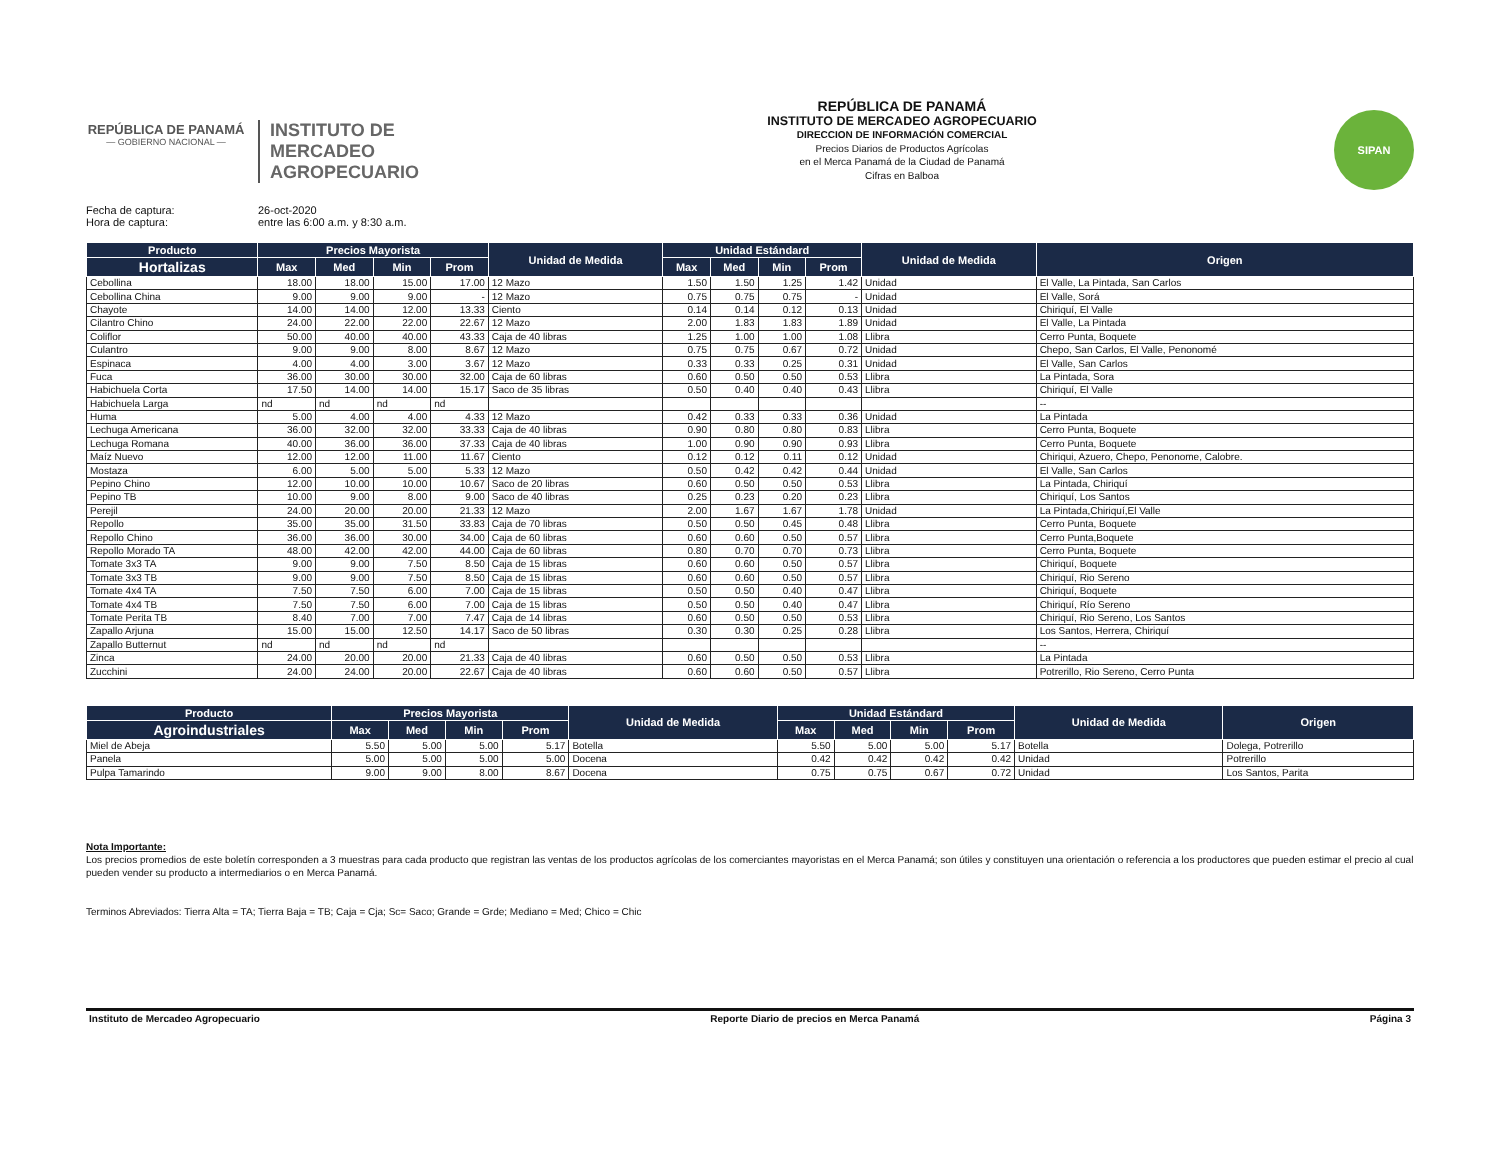REPÚBLICA DE PANAMÁ
— GOBIERNO NACIONAL —
INSTITUTO DE
MERCADEO
AGROPECUARIO
REPÚBLICA DE PANAMÁ
INSTITUTO DE MERCADEO AGROPECUARIO
DIRECCION DE INFORMACIÓN COMERCIAL
Precios Diarios de Productos Agrícolas
en el Merca Panamá de la Ciudad de Panamá
Cifras en Balboa
SIPAN
Fecha de captura: 26-oct-2020
Hora de captura: entre las 6:00 a.m. y 8:30 a.m.
| Producto | Precios Mayorista | | | | Unidad de Medida | Unidad Estándard | | | | Unidad de Medida | Origen |
| --- | --- | --- | --- | --- | --- | --- | --- | --- | --- | --- | --- |
| Hortalizas | Max | Med | Min | Prom | | Max | Med | Min | Prom | | |
| Cebollina | 18.00 | 18.00 | 15.00 | 17.00 | 12 Mazo | 1.50 | 1.50 | 1.25 | 1.42 | Unidad | El Valle, La Pintada, San Carlos |
| Cebollina China | 9.00 | 9.00 | 9.00 | - | 12 Mazo | 0.75 | 0.75 | 0.75 | - | Unidad | El Valle, Sorá |
| Chayote | 14.00 | 14.00 | 12.00 | 13.33 | Ciento | 0.14 | 0.14 | 0.12 | 0.13 | Unidad | Chiriquí, El Valle |
| Cilantro Chino | 24.00 | 22.00 | 22.00 | 22.67 | 12 Mazo | 2.00 | 1.83 | 1.83 | 1.89 | Unidad | El Valle, La Pintada |
| Coliflor | 50.00 | 40.00 | 40.00 | 43.33 | Caja de 40 libras | 1.25 | 1.00 | 1.00 | 1.08 | Llibra | Cerro Punta, Boquete |
| Culantro | 9.00 | 9.00 | 8.00 | 8.67 | 12 Mazo | 0.75 | 0.75 | 0.67 | 0.72 | Unidad | Chepo, San Carlos, El Valle, Penonomé |
| Espinaca | 4.00 | 4.00 | 3.00 | 3.67 | 12 Mazo | 0.33 | 0.33 | 0.25 | 0.31 | Unidad | El Valle, San Carlos |
| Fuca | 36.00 | 30.00 | 30.00 | 32.00 | Caja de 60 libras | 0.60 | 0.50 | 0.50 | 0.53 | Llibra | La Pintada, Sora |
| Habichuela Corta | 17.50 | 14.00 | 14.00 | 15.17 | Saco de 35 libras | 0.50 | 0.40 | 0.40 | 0.43 | Llibra | Chiriquí, El Valle |
| Habichuela Larga | nd | nd | nd | nd | | | | | | | -- |
| Huma | 5.00 | 4.00 | 4.00 | 4.33 | 12 Mazo | 0.42 | 0.33 | 0.33 | 0.36 | Unidad | La Pintada |
| Lechuga Americana | 36.00 | 32.00 | 32.00 | 33.33 | Caja de 40 libras | 0.90 | 0.80 | 0.80 | 0.83 | Llibra | Cerro Punta, Boquete |
| Lechuga Romana | 40.00 | 36.00 | 36.00 | 37.33 | Caja de 40 libras | 1.00 | 0.90 | 0.90 | 0.93 | Llibra | Cerro Punta, Boquete |
| Maíz Nuevo | 12.00 | 12.00 | 11.00 | 11.67 | Ciento | 0.12 | 0.12 | 0.11 | 0.12 | Unidad | Chiriqui, Azuero, Chepo, Penonome, Calobre. |
| Mostaza | 6.00 | 5.00 | 5.00 | 5.33 | 12 Mazo | 0.50 | 0.42 | 0.42 | 0.44 | Unidad | El Valle, San Carlos |
| Pepino Chino | 12.00 | 10.00 | 10.00 | 10.67 | Saco de 20 libras | 0.60 | 0.50 | 0.50 | 0.53 | Llibra | La Pintada, Chiriquí |
| Pepino TB | 10.00 | 9.00 | 8.00 | 9.00 | Saco de 40 libras | 0.25 | 0.23 | 0.20 | 0.23 | Llibra | Chiriquí, Los Santos |
| Perejil | 24.00 | 20.00 | 20.00 | 21.33 | 12 Mazo | 2.00 | 1.67 | 1.67 | 1.78 | Unidad | La Pintada,Chiriquí,El Valle |
| Repollo | 35.00 | 35.00 | 31.50 | 33.83 | Caja de 70 libras | 0.50 | 0.50 | 0.45 | 0.48 | Llibra | Cerro Punta, Boquete |
| Repollo Chino | 36.00 | 36.00 | 30.00 | 34.00 | Caja de 60 libras | 0.60 | 0.60 | 0.50 | 0.57 | Llibra | Cerro Punta,Boquete |
| Repollo Morado TA | 48.00 | 42.00 | 42.00 | 44.00 | Caja de 60 libras | 0.80 | 0.70 | 0.70 | 0.73 | Llibra | Cerro Punta, Boquete |
| Tomate 3x3 TA | 9.00 | 9.00 | 7.50 | 8.50 | Caja de 15 libras | 0.60 | 0.60 | 0.50 | 0.57 | Llibra | Chiriquí, Boquete |
| Tomate 3x3 TB | 9.00 | 9.00 | 7.50 | 8.50 | Caja de 15 libras | 0.60 | 0.60 | 0.50 | 0.57 | Llibra | Chiriquí, Rio Sereno |
| Tomate 4x4 TA | 7.50 | 7.50 | 6.00 | 7.00 | Caja de 15 libras | 0.50 | 0.50 | 0.40 | 0.47 | Llibra | Chiriquí, Boquete |
| Tomate 4x4 TB | 7.50 | 7.50 | 6.00 | 7.00 | Caja de 15 libras | 0.50 | 0.50 | 0.40 | 0.47 | Llibra | Chiriquí, Río Sereno |
| Tomate Perita TB | 8.40 | 7.00 | 7.00 | 7.47 | Caja de 14 libras | 0.60 | 0.50 | 0.50 | 0.53 | Llibra | Chiriquí, Rio Sereno, Los Santos |
| Zapallo Arjuna | 15.00 | 15.00 | 12.50 | 14.17 | Saco de 50 libras | 0.30 | 0.30 | 0.25 | 0.28 | Llibra | Los Santos, Herrera, Chiriquí |
| Zapallo Butternut | nd | nd | nd | nd | | | | | | | -- |
| Zinca | 24.00 | 20.00 | 20.00 | 21.33 | Caja de 40 libras | 0.60 | 0.50 | 0.50 | 0.53 | Llibra | La Pintada |
| Zucchini | 24.00 | 24.00 | 20.00 | 22.67 | Caja de 40 libras | 0.60 | 0.60 | 0.50 | 0.57 | Llibra | Potrerillo, Rio Sereno, Cerro Punta |
| Producto | Precios Mayorista | | | | Unidad de Medida | Unidad Estándard | | | | Unidad de Medida | Origen |
| --- | --- | --- | --- | --- | --- | --- | --- | --- | --- | --- | --- |
| Agroindustriales | Max | Med | Min | Prom | | Max | Med | Min | Prom | | |
| Miel de Abeja | 5.50 | 5.00 | 5.00 | 5.17 | Botella | 5.50 | 5.00 | 5.00 | 5.17 | Botella | Dolega, Potrerillo |
| Panela | 5.00 | 5.00 | 5.00 | 5.00 | Docena | 0.42 | 0.42 | 0.42 | 0.42 | Unidad | Potrerillo |
| Pulpa Tamarindo | 9.00 | 9.00 | 8.00 | 8.67 | Docena | 0.75 | 0.75 | 0.67 | 0.72 | Unidad | Los Santos, Parita |
Nota Importante:
Los precios promedios de este boletín corresponden a 3 muestras para cada producto que registran las ventas de los productos agrícolas de los comerciantes mayoristas en el Merca Panamá; son útiles y constituyen una orientación o referencia a los productores que pueden estimar el precio al cual pueden vender su producto a intermediarios o en Merca Panamá.
Terminos Abreviados: Tierra Alta = TA; Tierra Baja = TB; Caja = Cja; Sc= Saco; Grande = Grde; Mediano = Med; Chico = Chic
Instituto de Mercadeo Agropecuario Reporte Diario de precios en Merca Panamá Página 3